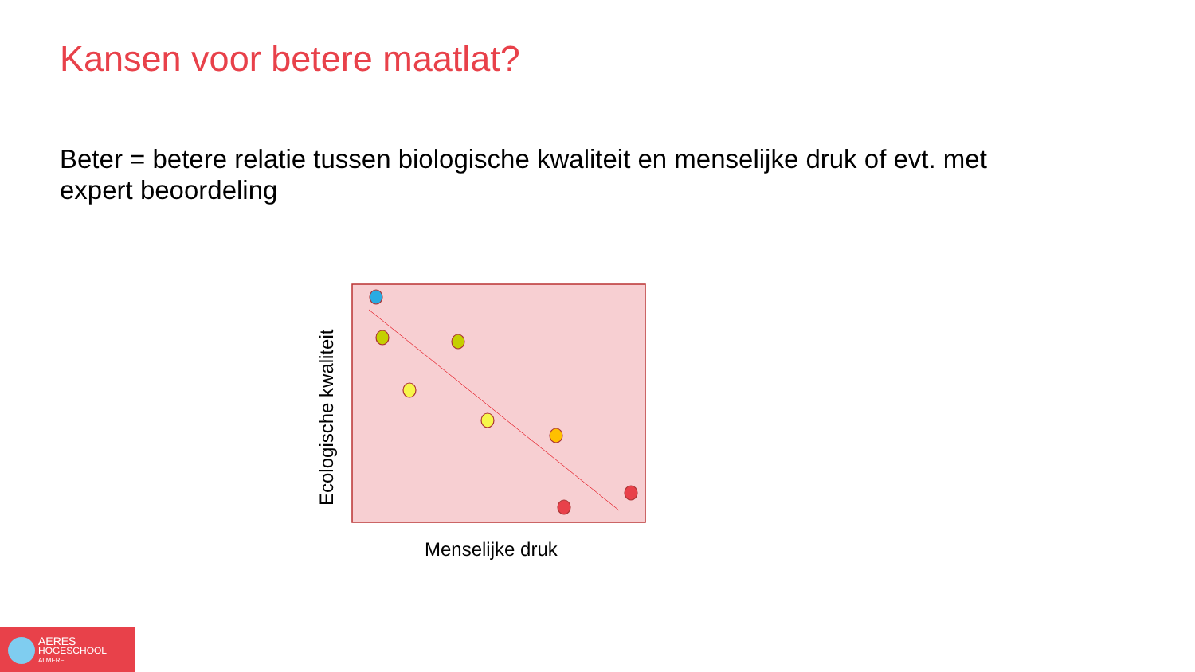Kansen voor betere maatlat?
Beter = betere relatie tussen biologische kwaliteit en menselijke druk of evt. met expert beoordeling
Ecologische kwaliteit
Menselijke druk
AERES
HOGESCHOOL
ALMERE